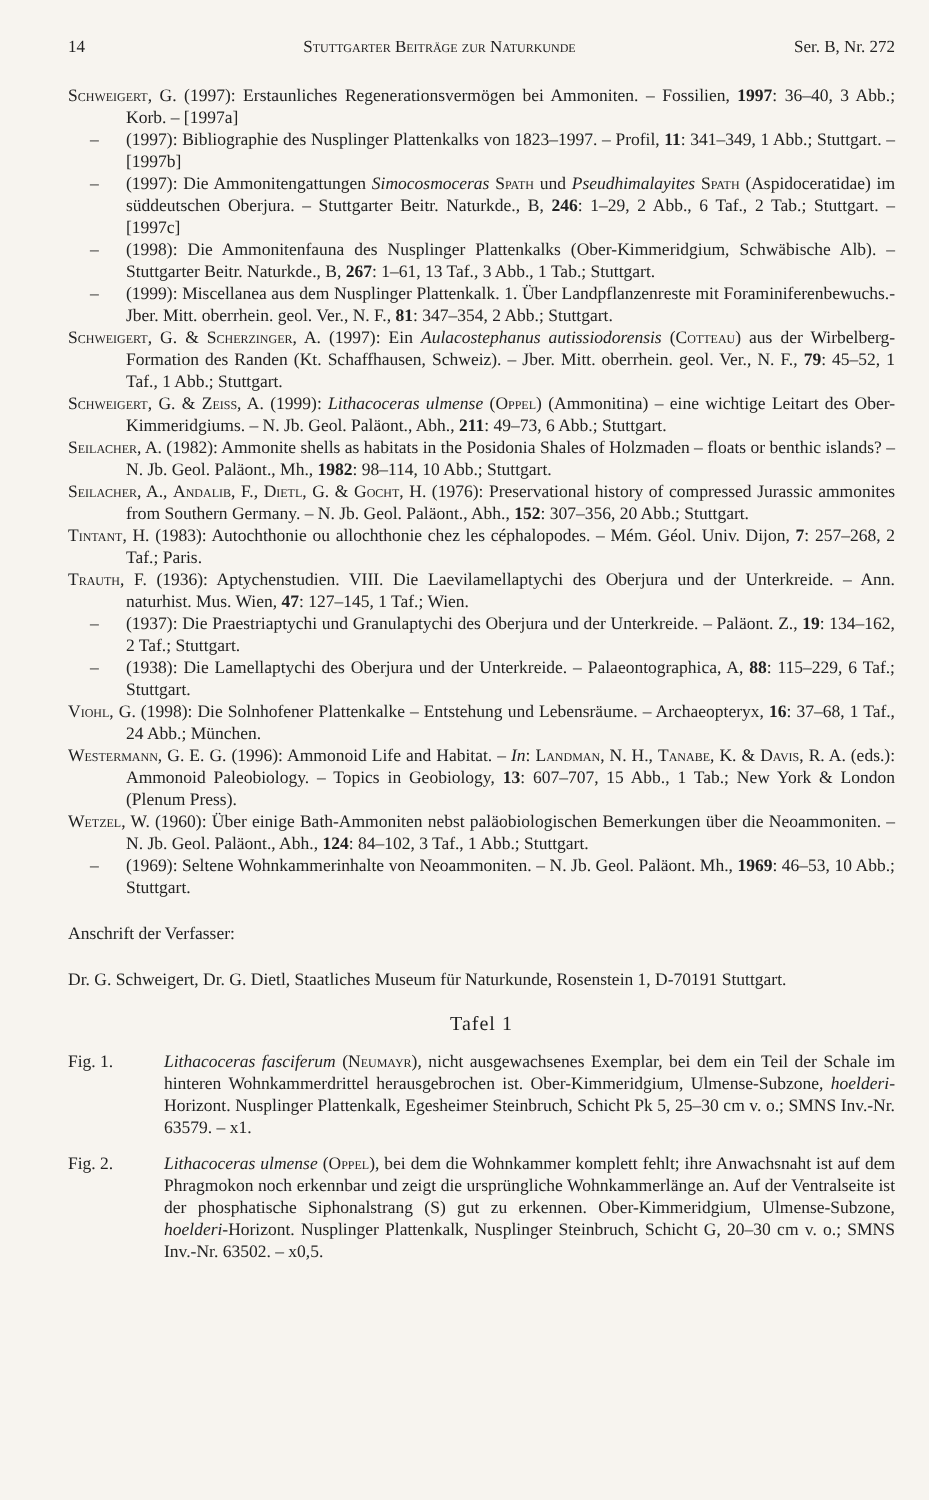14 Stuttgarter Beiträge zur Naturkunde Ser. B, Nr. 272
Schweigert, G. (1997): Erstaunliches Regenerationsvermögen bei Ammoniten. – Fossilien, 1997: 36–40, 3 Abb.; Korb. – [1997a]
– (1997): Bibliographie des Nusplinger Plattenkalks von 1823–1997. – Profil, 11: 341–349, 1 Abb.; Stuttgart. – [1997b]
– (1997): Die Ammonitengattungen Simocosmoceras Spath und Pseudhimalayites Spath (Aspidoceratidae) im süddeutschen Oberjura. – Stuttgarter Beitr. Naturkde., B, 246: 1–29, 2 Abb., 6 Taf., 2 Tab.; Stuttgart. – [1997c]
– (1998): Die Ammonitenfauna des Nusplinger Plattenkalks (Ober-Kimmeridgium, Schwäbische Alb). – Stuttgarter Beitr. Naturkde., B, 267: 1–61, 13 Taf., 3 Abb., 1 Tab.; Stuttgart.
– (1999): Miscellanea aus dem Nusplinger Plattenkalk. 1. Über Landpflanzenreste mit Foraminiferenbewuchs.- Jber. Mitt. oberrhein. geol. Ver., N. F., 81: 347–354, 2 Abb.; Stuttgart.
Schweigert, G. & Scherzinger, A. (1997): Ein Aulacostephanus autissiodorensis (Cotteau) aus der Wirbelberg-Formation des Randen (Kt. Schaffhausen, Schweiz). – Jber. Mitt. oberrhein. geol. Ver., N. F., 79: 45–52, 1 Taf., 1 Abb.; Stuttgart.
Schweigert, G. & Zeiss, A. (1999): Lithacoceras ulmense (Oppel) (Ammonitina) – eine wichtige Leitart des Ober-Kimmeridgiums. – N. Jb. Geol. Paläont., Abh., 211: 49–73, 6 Abb.; Stuttgart.
Seilacher, A. (1982): Ammonite shells as habitats in the Posidonia Shales of Holzmaden – floats or benthic islands? – N. Jb. Geol. Paläont., Mh., 1982: 98–114, 10 Abb.; Stuttgart.
Seilacher, A., Andalib, F., Dietl, G. & Gocht, H. (1976): Preservational history of compressed Jurassic ammonites from Southern Germany. – N. Jb. Geol. Paläont., Abh., 152: 307–356, 20 Abb.; Stuttgart.
Tintant, H. (1983): Autochthonie ou allochthonie chez les céphalopodes. – Mém. Géol. Univ. Dijon, 7: 257–268, 2 Taf.; Paris.
Trauth, F. (1936): Aptychenstudien. VIII. Die Laevilamellaptychi des Oberjura und der Unterkreide. – Ann. naturhist. Mus. Wien, 47: 127–145, 1 Taf.; Wien.
– (1937): Die Praestriaptychi und Granulaptychi des Oberjura und der Unterkreide. – Paläont. Z., 19: 134–162, 2 Taf.; Stuttgart.
– (1938): Die Lamellaptychi des Oberjura und der Unterkreide. – Palaeontographica, A, 88: 115–229, 6 Taf.; Stuttgart.
Viohl, G. (1998): Die Solnhofener Plattenkalke – Entstehung und Lebensräume. – Archaeopteryx, 16: 37–68, 1 Taf., 24 Abb.; München.
Westermann, G. E. G. (1996): Ammonoid Life and Habitat. – In: Landman, N. H., Tanabe, K. & Davis, R. A. (eds.): Ammonoid Paleobiology. – Topics in Geobiology, 13: 607–707, 15 Abb., 1 Tab.; New York & London (Plenum Press).
Wetzel, W. (1960): Über einige Bath-Ammoniten nebst paläobiologischen Bemerkungen über die Neoammoniten. – N. Jb. Geol. Paläont., Abh., 124: 84–102, 3 Taf., 1 Abb.; Stuttgart.
– (1969): Seltene Wohnkammerinhalte von Neoammoniten. – N. Jb. Geol. Paläont. Mh., 1969: 46–53, 10 Abb.; Stuttgart.
Anschrift der Verfasser:
Dr. G. Schweigert, Dr. G. Dietl, Staatliches Museum für Naturkunde, Rosenstein 1, D-70191 Stuttgart.
Tafel 1
Fig. 1. Lithacoceras fasciferum (Neumayr), nicht ausgewachsenes Exemplar, bei dem ein Teil der Schale im hinteren Wohnkammerdrittel herausgebrochen ist. Ober-Kimmeridgium, Ulmense-Subzone, hoelderi-Horizont. Nusplinger Plattenkalk, Egesheimer Steinbruch, Schicht Pk 5, 25–30 cm v. o.; SMNS Inv.-Nr. 63579. – x1.
Fig. 2. Lithacoceras ulmense (Oppel), bei dem die Wohnkammer komplett fehlt; ihre Anwachsnaht ist auf dem Phragmokon noch erkennbar und zeigt die ursprüngliche Wohnkammerlänge an. Auf der Ventralseite ist der phosphatische Siphonalstrang (S) gut zu erkennen. Ober-Kimmeridgium, Ulmense-Subzone, hoelderi-Horizont. Nusplinger Plattenkalk, Nusplinger Steinbruch, Schicht G, 20–30 cm v. o.; SMNS Inv.-Nr. 63502. – x0,5.